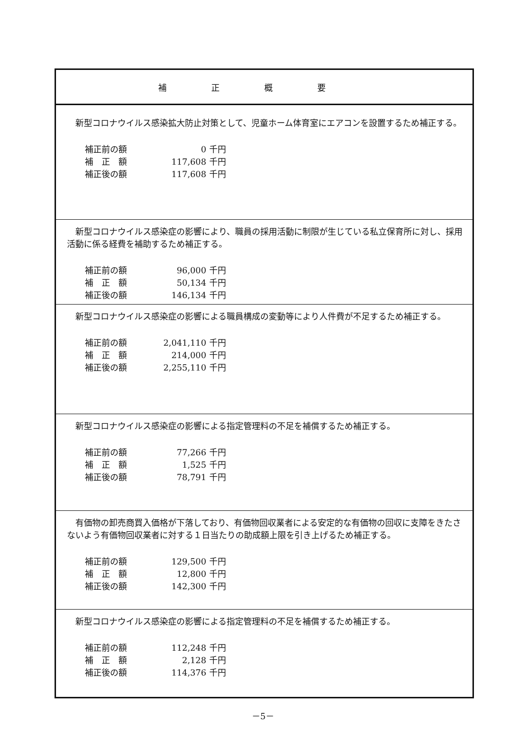| 補正概要 |
| --- |
| 新型コロナウイルス感染拡大防止対策として、児童ホーム体育室にエアコンを設置するため補正する。 / 補正前の額 / 0 / 千円 / / 補 正 額 / 117,608 / 千円 / / 補正後の額 / 117,608 / 千円 / |
| 新型コロナウイルス感染症の影響により、職員の採用活動に制限が生じている私立保育所に対し、採用活動に係る経費を補助するため補正する。 / 補正前の額 / 96,000 / 千円 / / 補 正 額 / 50,134 / 千円 / / 補正後の額 / 146,134 / 千円 / |
| 新型コロナウイルス感染症の影響による職員構成の変動等により人件費が不足するため補正する。 / 補正前の額 / 2,041,110 / 千円 / / 補 正 額 / 214,000 / 千円 / / 補正後の額 / 2,255,110 / 千円 / |
| 新型コロナウイルス感染症の影響による指定管理料の不足を補償するため補正する。 / 補正前の額 / 77,266 / 千円 / / 補 正 額 / 1,525 / 千円 / / 補正後の額 / 78,791 / 千円 / |
| 有価物の卸売商買入価格が下落しており、有価物回収業者による安定的な有価物の回収に支障をきたさないよう有価物回収業者に対する１日当たりの助成額上限を引き上げるため補正する。 / 補正前の額 / 129,500 / 千円 / / 補 正 額 / 12,800 / 千円 / / 補正後の額 / 142,300 / 千円 / |
| 新型コロナウイルス感染症の影響による指定管理料の不足を補償するため補正する。 / 補正前の額 / 112,248 / 千円 / / 補 正 額 / 2,128 / 千円 / / 補正後の額 / 114,376 / 千円 / |
－5－